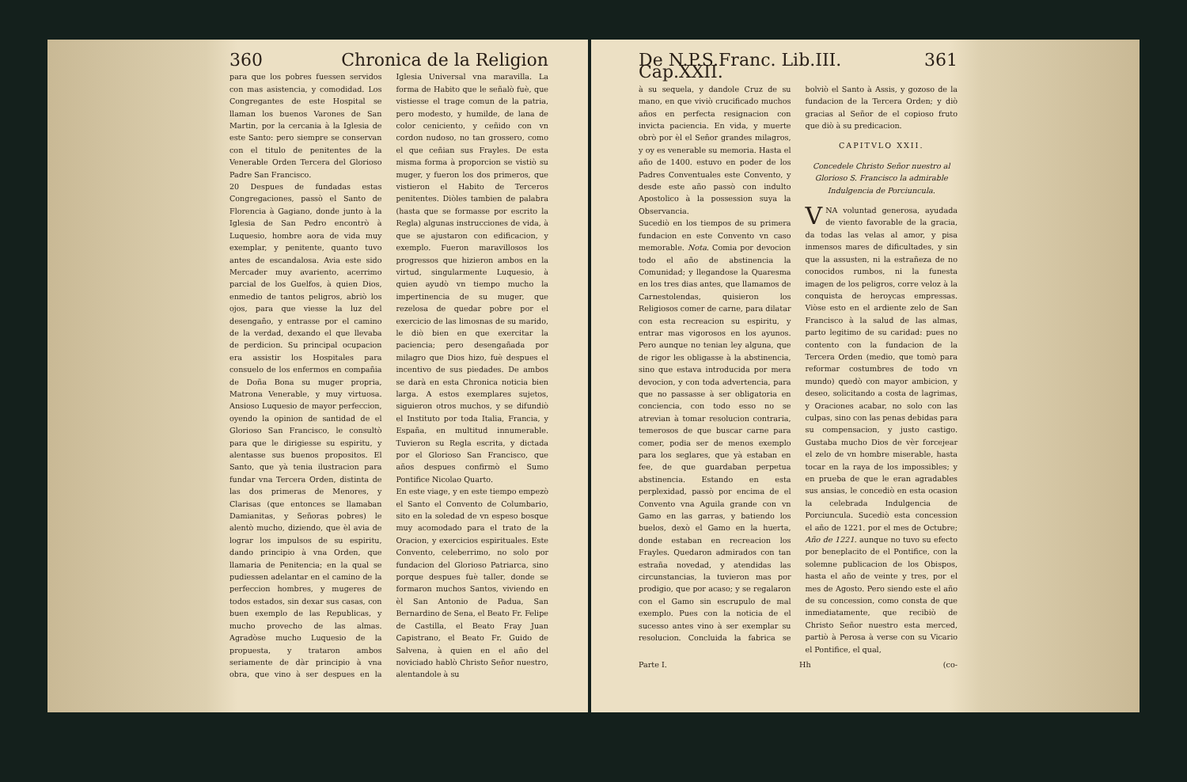360 Chronica de la Religion
para que los pobres fuessen servidos con mas asistencia, y comodidad. Los Congregantes de este Hospital se llaman los buenos Varones de San Martin, por la cercania à la Iglesia de este Santo: pero siempre se conservan con el titulo de penitentes de la Venerable Orden Tercera del Glorioso Padre San Francisco.
20 Despues de fundadas estas Congregaciones, passò el Santo de Florencia à Gagiano, donde junto à la Iglesia de San Pedro encontrò à Luquesio, hombre aora de vida muy exemplar, y penitente, quanto tuvo antes de escandalosa. Avia este sido Mercader muy avariento, acerrimo parcial de los Guelfos, à quien Dios, enmedio de tantos peligros, abriò los ojos, para que viesse la luz del desengaño, y entrasse por el camino de la verdad, dexando el que llevaba de perdicion. Su principal ocupacion era assistir los Hospitales para consuelo de los enfermos en compañia de Doña Bona su muger propria, Matrona Venerable, y muy virtuosa. Ansioso Luquesio de mayor perfeccion, oyendo la opinion de santidad de el Glorioso San Francisco, le consultò para que le dirigiesse su espiritu, y alentasse sus buenos propositos. El Santo, que yà tenia ilustracion para fundar vna Tercera Orden, distinta de las dos primeras de Menores, y Clarisas (que entonces se llamaban Damianitas, y Señoras pobres) le alentò mucho, diziendo, que èl avia de lograr los impulsos de su espiritu, dando principio à vna Orden, que llamaria de Penitencia; en la qual se pudiessen adelantar en el camino de la perfeccion hombres, y mugeres de todos estados, sin dexar sus casas, con buen exemplo de las Republicas, y mucho provecho de las almas. Agradòse mucho Luquesio de la propuesta, y trataron ambos seriamente de dàr principio à vna obra, que vino à ser despues en la Iglesia Universal vna maravilla. La forma de Habito que le señalò fuè, que vistiesse el trage comun de la patria, pero modesto, y humilde, de lana de color ceniciento, y ceñido con vn cordon nudoso, no tan grossero, como el que ceñian sus Frayles. De esta misma forma à proporcion se vistiò su muger, y fueron los dos primeros, que vistieron el Habito de Terceros penitentes. Diòles tambien de palabra (hasta que se formasse por escrito la Regla) algunas instrucciones de vida, à que se ajustaron con edificacion, y exemplo. Fueron maravillosos los progressos que hizieron ambos en la virtud, singularmente Luquesio, à quien ayudò vn tiempo mucho la impertinencia de su muger, que rezelosa de quedar pobre por el exercicio de las limosnas de su marido, le diò bien en que exercitar la paciencia; pero desengañada por milagro que Dios hizo, fuè despues el incentivo de sus piedades. De ambos se darà en esta Chronica noticia bien larga. A estos exemplares sujetos, siguieron otros muchos, y se difundiò el Instituto por toda Italia, Francia, y España, en multitud innumerable. Tuvieron su Regla escrita, y dictada por el Glorioso San Francisco, que años despues confirmò el Sumo Pontifice Nicolao Quarto.
En este viage, y en este tiempo empezò el Santo el Convento de Columbario, sito en la soledad de vn espeso bosque muy acomodado para el trato de la Oracion, y exercicios espirituales. Este Convento, celeberrimo, no solo por fundacion del Glorioso Patriarca, sino porque despues fuè taller, donde se formaron muchos Santos, viviendo en èl San Antonio de Padua, San Bernardino de Sena, el Beato Fr. Felipe de Castilla, el Beato Fray Juan Capistrano, el Beato Fr. Guido de Salvena, à quien en el año del noviciado hablò Christo Señor nuestro, alentandole à su
De N.P.S.Franc. Lib.III. Cap.XXII. 361
à su sequela, y dandole Cruz de su mano, en que viviò crucificado muchos años en perfecta resignacion con invicta paciencia. En vida, y muerte obrò por èl el Señor grandes milagros, y oy es venerable su memoria. Hasta el año de 1400. estuvo en poder de los Padres Conventuales este Convento, y desde este año passò con indulto Apostolico à la possession suya la Observancia.
Sucediò en los tiempos de su primera fundacion en este Convento vn caso memorable. Nota. Comia por devocion todo el año de abstinencia la Comunidad; y llegandose la Quaresma en los tres dias antes, que llamamos de Carnestolendas, quisieron los Religiosos comer de carne, para dilatar con esta recreacion su espiritu, y entrar mas vigorosos en los ayunos. Pero aunque no tenian ley alguna, que de rigor les obligasse à la abstinencia, sino que estava introducida por mera devocion, y con toda advertencia, para que no passasse à ser obligatoria en conciencia, con todo esso no se atrevian à tomar resolucion contraria, temerosos de que buscar carne para comer, podia ser de menos exemplo para los seglares, que yà estaban en fee, de que guardaban perpetua abstinencia. Estando en esta perplexidad, passò por encima de el Convento vna Aguila grande con vn Gamo en las garras, y batiendo los buelos, dexò el Gamo en la huerta, donde estaban en recreacion los Frayles. Quedaron admirados con tan estraña novedad, y atendidas las circunstancias, la tuvieron mas por prodigio, que por acaso; y se regalaron con el Gamo sin escrupulo de mal exemplo. Pues con la noticia de el sucesso antes vino à ser exemplar su resolucion. Concluida la fabrica se bolviò el Santo à Assis, y gozoso de la fundacion de la Tercera Orden; y diò gracias al Señor de el copioso fruto que diò à su predicacion.
CAPITVLO XXII.
Concedele Christo Señor nuestro al Glorioso S. Francisco la admirable Indulgencia de Porciuncula.
VNA voluntad generosa, ayudada de viento favorable de la gracia, da todas las velas al amor, y pisa inmensos mares de dificultades, y sin que la assusten, ni la estrañeza de no conocidos rumbos, ni la funesta imagen de los peligros, corre veloz à la conquista de heroycas empressas. Viòse esto en el ardiente zelo de San Francisco à la salud de las almas, parto legitimo de su caridad: pues no contento con la fundacion de la Tercera Orden (medio, que tomò para reformar costumbres de todo vn mundo) quedò con mayor ambicion, y deseo, solicitando a costa de lagrimas, y Oraciones acabar, no solo con las culpas, sino con las penas debidas para su compensacion, y justo castigo. Gustaba mucho Dios de vèr forcejear el zelo de vn hombre miserable, hasta tocar en la raya de los impossibles; y en prueba de que le eran agradables sus ansias, le concediò en esta ocasion la celebrada Indulgencia de Porciuncula. Sucediò esta concession el año de 1221. por el mes de Octubre; Año de 1221. aunque no tuvo su efecto por beneplacito de el Pontifice, con la solemne publicacion de los Obispos, hasta el año de veinte y tres, por el mes de Agosto. Pero siendo este el año de su concession, como consta de que inmediatamente, que recibiò de Christo Señor nuestro esta merced, partiò à Perosa à verse con su Vicario el Pontifice, el qual,
Parte I. Hh (co-